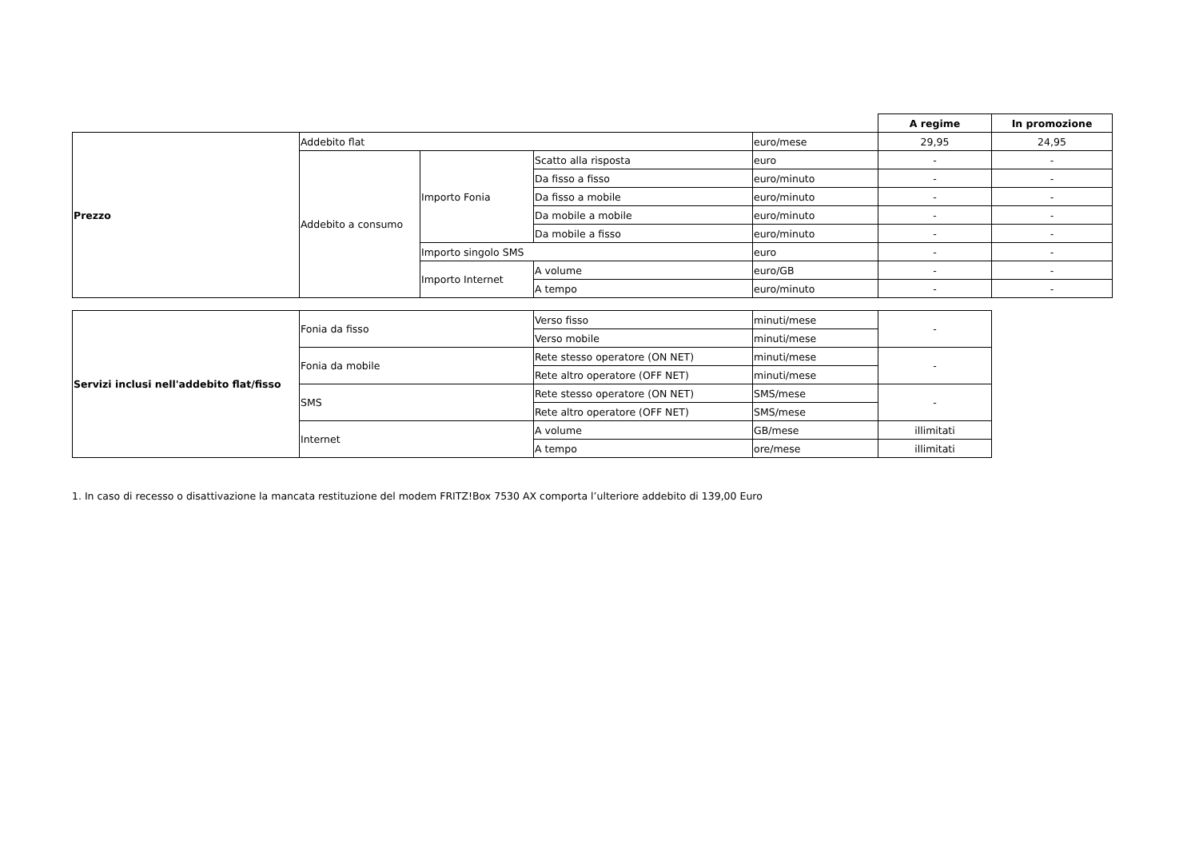| | | | | | A regime | In promozione |
| Prezzo | Addebito flat | | | euro/mese | 29,95 | 24,95 |
| | Addebito a consumo | Importo Fonia | Scatto alla risposta | euro | - | - |
| | | | Da fisso a fisso | euro/minuto | - | - |
| | | | Da fisso a mobile | euro/minuto | - | - |
| | | | Da mobile a mobile | euro/minuto | - | - |
| | | | Da mobile a fisso | euro/minuto | - | - |
| | | Importo singolo SMS | | euro | - | - |
| | | Importo Internet | A volume | euro/GB | - | - |
| | | | A tempo | euro/minuto | - | - |
| Servizi inclusi nell'addebito flat/fisso | Fonia da fisso | Verso fisso | minuti/mese | - |
| | | Verso mobile | minuti/mese | |
| | Fonia da mobile | Rete stesso operatore (ON NET) | minuti/mese | - |
| | | Rete altro operatore (OFF NET) | minuti/mese | |
| | SMS | Rete stesso operatore (ON NET) | SMS/mese | - |
| | | Rete altro operatore (OFF NET) | SMS/mese | |
| | Internet | A volume | GB/mese | illimitati |
| | | A tempo | ore/mese | illimitati |
1. In caso di recesso o disattivazione la mancata restituzione del modem FRITZ!Box 7530 AX comporta l’ulteriore addebito di 139,00 Euro